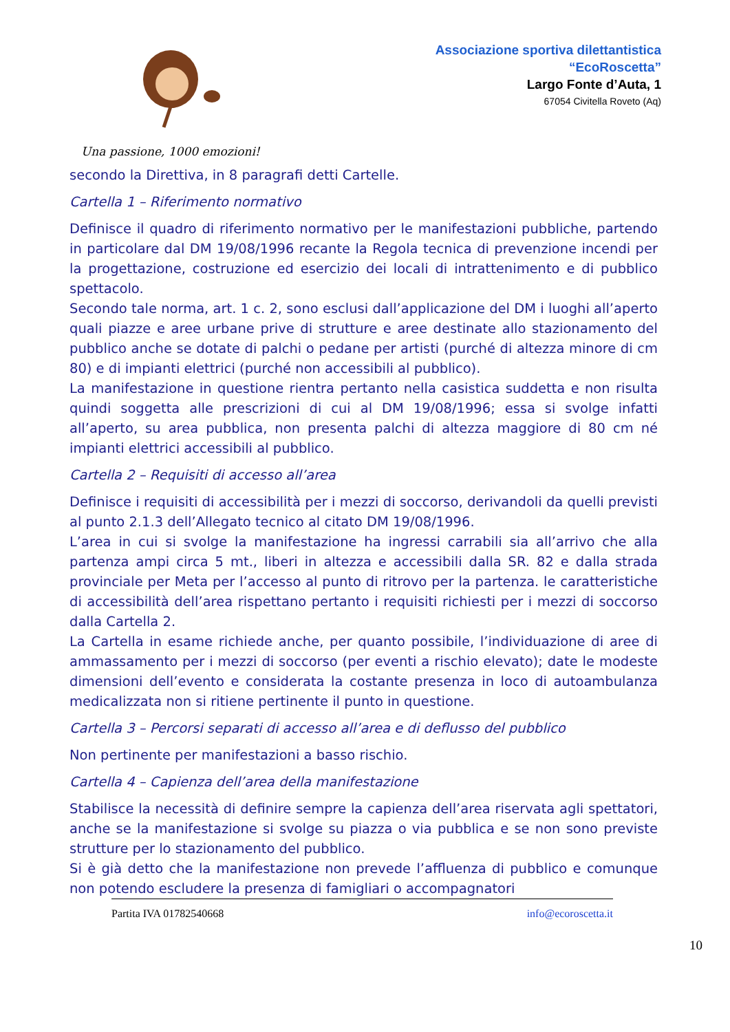Associazione sportiva dilettantistica
“EcoRoscetta”
Largo Fonte d’Auta, 1
67054 Civitella Roveto (Aq)
Una passione, 1000 emozioni!
secondo la Direttiva, in 8 paragrafi detti Cartelle.
Cartella 1 – Riferimento normativo
Definisce il quadro di riferimento normativo per le manifestazioni pubbliche, partendo in particolare dal DM 19/08/1996 recante la Regola tecnica di prevenzione incendi per la progettazione, costruzione ed esercizio dei locali di intrattenimento e di pubblico spettacolo.
Secondo tale norma, art. 1 c. 2, sono esclusi dall’applicazione del DM i luoghi all’aperto quali piazze e aree urbane prive di strutture e aree destinate allo stazionamento del pubblico anche se dotate di palchi o pedane per artisti (purché di altezza minore di cm 80) e di impianti elettrici (purché non accessibili al pubblico).
La manifestazione in questione rientra pertanto nella casistica suddetta e non risulta quindi soggetta alle prescrizioni di cui al DM 19/08/1996; essa si svolge infatti all’aperto, su area pubblica, non presenta palchi di altezza maggiore di 80 cm né impianti elettrici accessibili al pubblico.
Cartella 2 – Requisiti di accesso all’area
Definisce i requisiti di accessibilità per i mezzi di soccorso, derivandoli da quelli previsti al punto 2.1.3 dell’Allegato tecnico al citato DM 19/08/1996.
L’area in cui si svolge la manifestazione ha ingressi carrabili sia all’arrivo che alla partenza ampi circa 5 mt., liberi in altezza e accessibili dalla SR. 82 e dalla strada provinciale per Meta per l’accesso al punto di ritrovo per la partenza. le caratteristiche di accessibilità dell’area rispettano pertanto i requisiti richiesti per i mezzi di soccorso dalla Cartella 2.
La Cartella in esame richiede anche, per quanto possibile, l’individuazione di aree di ammassamento per i mezzi di soccorso (per eventi a rischio elevato); date le modeste dimensioni dell’evento e considerata la costante presenza in loco di autoambulanza medicalizzata non si ritiene pertinente il punto in questione.
Cartella 3 – Percorsi separati di accesso all’area e di deflusso del pubblico
Non pertinente per manifestazioni a basso rischio.
Cartella 4 – Capienza dell’area della manifestazione
Stabilisce la necessità di definire sempre la capienza dell’area riservata agli spettatori, anche se la manifestazione si svolge su piazza o via pubblica e se non sono previste strutture per lo stazionamento del pubblico.
Si è già detto che la manifestazione non prevede l’affluenza di pubblico e comunque non potendo escludere la presenza di famigliari o accompagnatori
Partita IVA 01782540668 info@ecoroscetta.it
10